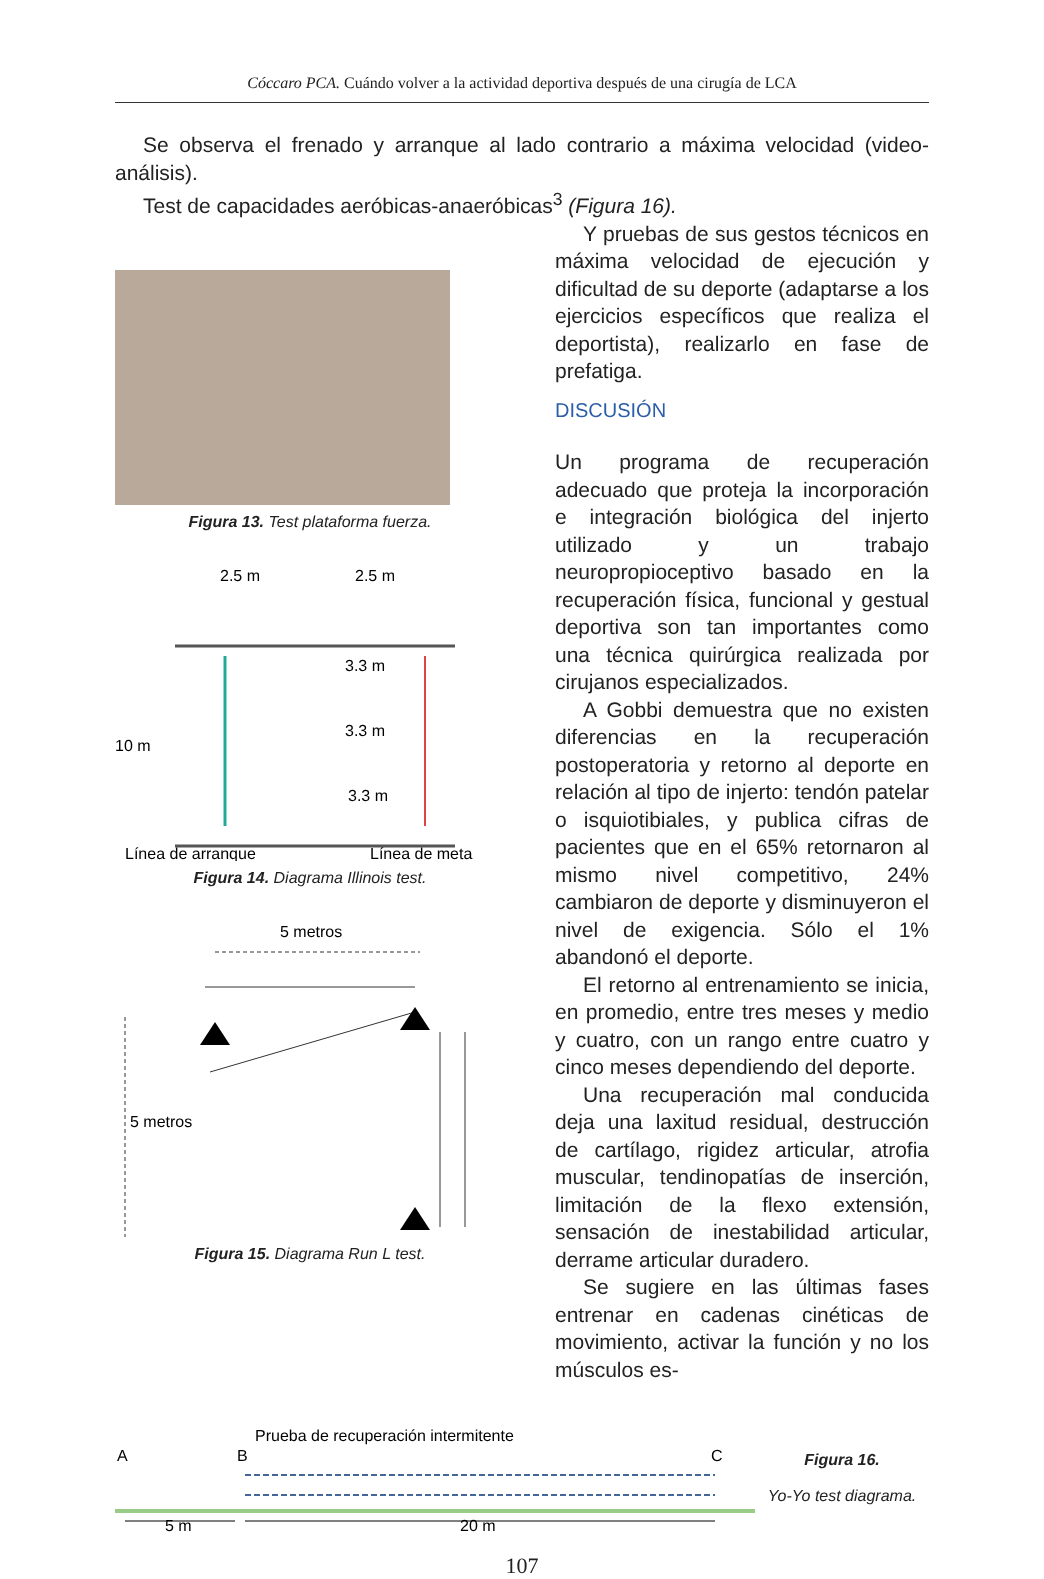Cóccaro PCA. Cuándo volver a la actividad deportiva después de una cirugía de LCA
Se observa el frenado y arranque al lado contrario a máxima velocidad (vi­deo-análisis).
Test de capacidades aeróbicas-anaeróbicas<sup>3</sup> (Figura 16).
Figura 13. Test plataforma fuerza.
2.5 m
2.5 m
10 m
3.3 m
3.3 m
3.3 m
Línea de arranque
Línea de meta
Figura 14. Diagrama Illinois test.
5 metros
5 metros
Figura 15. Diagrama Run L test.
Y pruebas de sus gestos técnicos en máxima velocidad de ejecución y dificul­tad de su deporte (adaptarse a los ejerci­cios específicos que realiza el deportista), realizarlo en fase de prefatiga.
DISCUSIÓN
Un programa de recuperación adecuado que proteja la incorporación e integración biológica del injerto utilizado y un trabajo neuropropioceptivo basado en la recupe­ración física, funcional y gestual deportiva son tan importantes como una técnica quirúrgica realizada por cirujanos espe­cializados.
A Gobbi demuestra que no existen di­ferencias en la recuperación postoperato­ria y retorno al deporte en relación al tipo de injerto: tendón patelar o isquiotibiales, y publica cifras de pacientes que en el 65% retornaron al mismo nivel competi­tivo, 24% cambiaron de deporte y dismi­nuyeron el nivel de exigencia. Sólo el 1% abandonó el deporte.
El retorno al entrenamiento se inicia, en promedio, entre tres meses y medio y cuatro, con un rango entre cuatro y cinco meses dependiendo del deporte.
Una recuperación mal conducida deja una laxitud residual, destrucción de car­tílago, rigidez articular, atrofia muscular, tendinopatías de inserción, limitación de la flexo extensión, sensación de inestabi­lidad articular, derrame articular duradero.
Se sugiere en las últimas fases entre­nar en cadenas cinéticas de movimiento, activar la función y no los músculos es-
Prueba de recuperación intermitente
A
B
C
5 m
20 m
Figura 16.
Yo-Yo test diagrama.
107